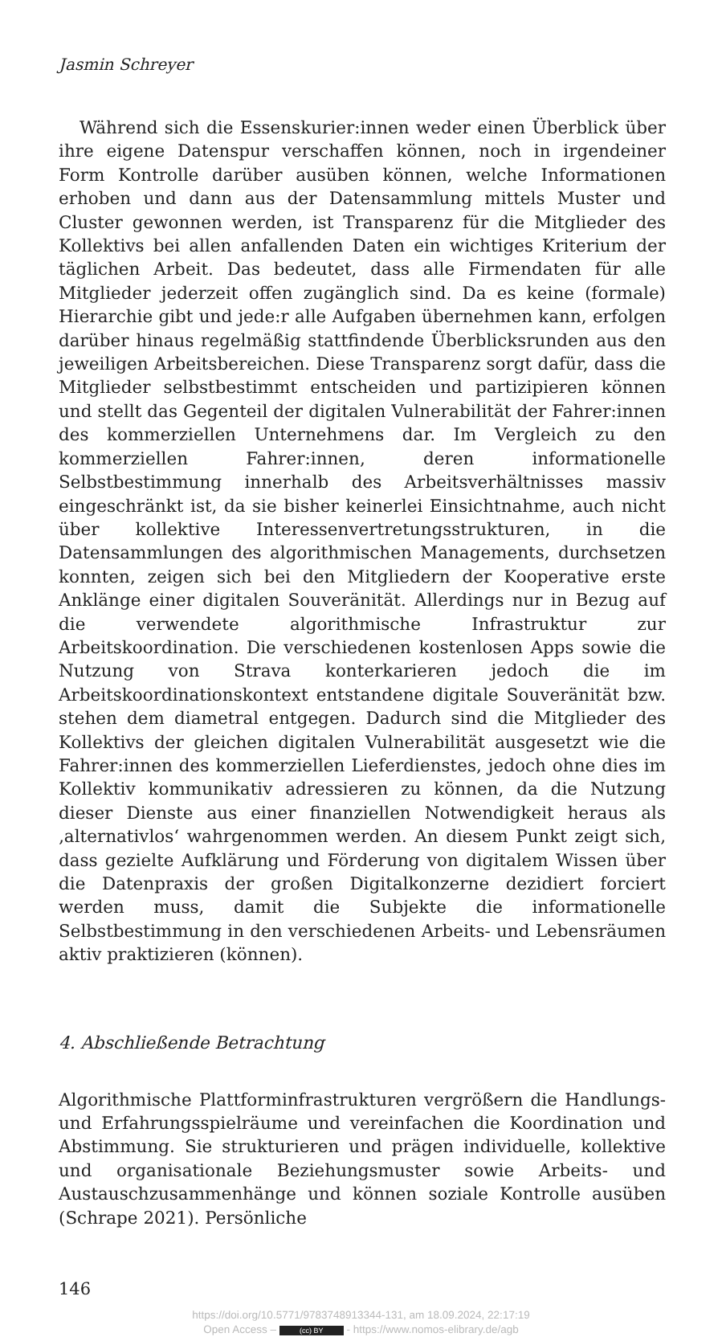Jasmin Schreyer
Während sich die Essenskurier:innen weder einen Überblick über ihre eigene Datenspur verschaffen können, noch in irgendeiner Form Kontrolle darüber ausüben können, welche Informationen erhoben und dann aus der Datensammlung mittels Muster und Cluster gewonnen werden, ist Transparenz für die Mitglieder des Kollektivs bei allen anfallenden Daten ein wichtiges Kriterium der täglichen Arbeit. Das bedeutet, dass alle Firmendaten für alle Mitglieder jederzeit offen zugänglich sind. Da es keine (formale) Hierarchie gibt und jede:r alle Aufgaben übernehmen kann, erfolgen darüber hinaus regelmäßig stattfindende Überblicksrunden aus den jeweiligen Arbeitsbereichen. Diese Transparenz sorgt dafür, dass die Mitglieder selbstbestimmt entscheiden und partizipieren können und stellt das Gegenteil der digitalen Vulnerabilität der Fahrer:innen des kommerziellen Unternehmens dar. Im Vergleich zu den kommerziellen Fahrer:innen, deren informationelle Selbstbestimmung innerhalb des Arbeitsverhältnisses massiv eingeschränkt ist, da sie bisher keinerlei Einsichtnahme, auch nicht über kollektive Interessenvertretungsstrukturen, in die Datensammlungen des algorithmischen Managements, durchsetzen konnten, zeigen sich bei den Mitgliedern der Kooperative erste Anklänge einer digitalen Souveränität. Allerdings nur in Bezug auf die verwendete algorithmische Infrastruktur zur Arbeitskoordination. Die verschiedenen kostenlosen Apps sowie die Nutzung von Strava konterkarieren jedoch die im Arbeitskoordinationskontext entstandene digitale Souveränität bzw. stehen dem diametral entgegen. Dadurch sind die Mitglieder des Kollektivs der gleichen digitalen Vulnerabilität ausgesetzt wie die Fahrer:innen des kommerziellen Lieferdienstes, jedoch ohne dies im Kollektiv kommunikativ adressieren zu können, da die Nutzung dieser Dienste aus einer finanziellen Notwendigkeit heraus als ‚alternativlos‘ wahrgenommen werden. An diesem Punkt zeigt sich, dass gezielte Aufklärung und Förderung von digitalem Wissen über die Datenpraxis der großen Digitalkonzerne dezidiert forciert werden muss, damit die Subjekte die informationelle Selbstbestimmung in den verschiedenen Arbeits- und Lebensräumen aktiv praktizieren (können).
4. Abschließende Betrachtung
Algorithmische Plattforminfrastrukturen vergrößern die Handlungs- und Erfahrungsspielräume und vereinfachen die Koordination und Abstimmung. Sie strukturieren und prägen individuelle, kollektive und organisationale Beziehungsmuster sowie Arbeits- und Austauschzusammenhänge und können soziale Kontrolle ausüben (Schrape 2021). Persönliche
146
https://doi.org/10.5771/9783748913344-131, am 18.09.2024, 22:17:19
Open Access – (cc) BY - https://www.nomos-elibrary.de/agb